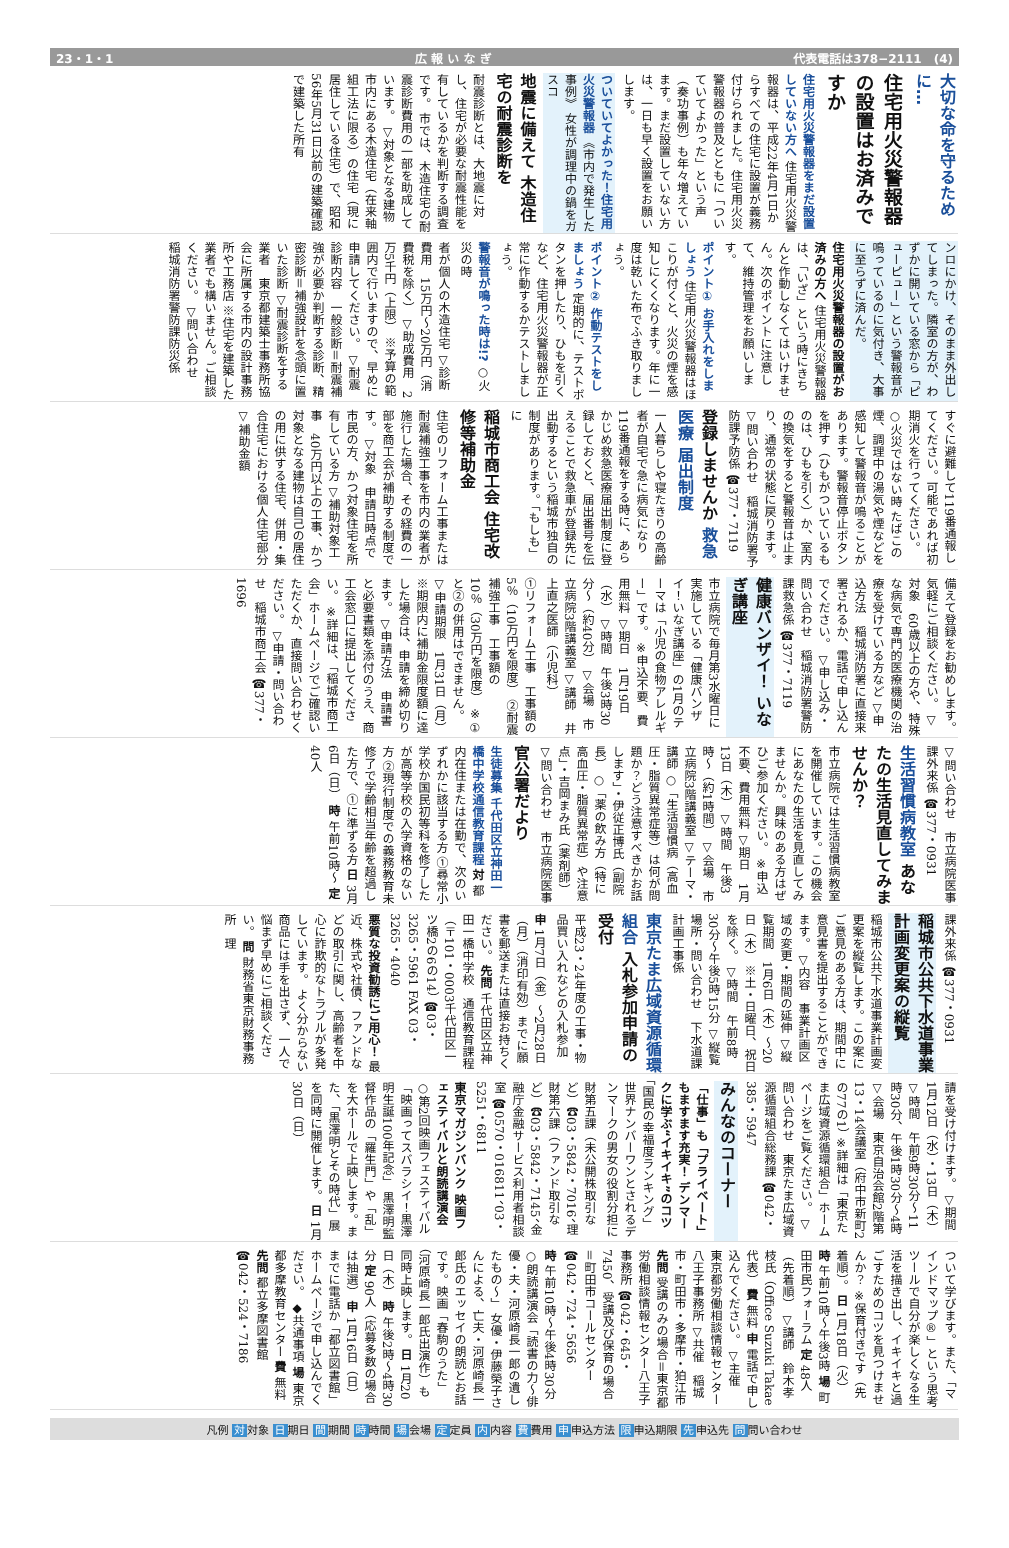23・1・1 広 報 い な ぎ 代表電話は378−2111　(4)
大切な命を守るために…
住宅用火災警報器の設置はお済みですか
住宅用火災警報器をまだ設置していない方へ 住宅用火災警報器は、平成22年4月1日からすべての住宅に設置が義務付けられました。住宅用火災警報器の普及とともに「ついていてよかった」という声（奏功事例）も年々増えています。まだ設置していない方は、一日も早く設置をお願いします。
ついていてよかった！住宅用火災警報器 《市内で発生した事例》 女性が調理中の鍋をガスコ
地震に備えて 木造住宅の耐震診断を
耐震診断とは、大地震に対し、住宅が必要な耐震性能を有しているかを判断する調査です。 市では、木造住宅の耐震診断費用の一部を助成しています。 ▽対象となる建物　市内にある木造住宅（在来軸組工法に限る）の住宅（現に居住している住宅）で、昭和56年5月31日以前の建築確認で建築した所有
ンロにかけ、そのまま外出してしまった。隣室の方が、わずかに開いている窓から「ピューピュー」という警報音が鳴っているのに気付き、大事に至らずに済んだ。
住宅用火災警報器の設置がお済みの方へ 住宅用火災警報器は、「いざ」という時にきちんと作動しなくてはいけません。次のポイントに注意して、維持管理をお願いします。
ポイント① お手入れをしましょう 住宅用火災警報器はほこりが付くと、火災の煙を感知しにくくなります。年に一度は乾いた布でふき取りましょう。
ポイント② 作動テストをしましょう 定期的に、テストボタンを押したり、ひもを引くなど、住宅用火災警報器が正常に作動するかテストしましょう。
警報音が鳴った時は!? ○火災の時
者が個人の木造住宅 ▽診断費用　15万円～20万円（消費税を除く） ▽助成費用　2万5千円（上限） ※予算の範囲内で行いますので、早めに申請してください。 ▽耐震診断内容　一般診断＝耐震補強が必要か判断する診断、精密診断＝補強設計を念頭に置いた診断 ▽耐震診断をする業者　東京都建築士事務所協会に所属する市内の設計事務所や工務店 ※住宅を建築した業者でも構いません。ご相談ください。 ▽問い合わせ　稲城消防署警防課防災係
すぐに避難して119番通報してください。可能であれば初期消火を行ってください。 ○火災ではない時 たばこの煙、調理中の湯気や煙などを感知して警報音が鳴ることがあります。警報音停止ボタンを押す（ひもがついているものは、ひもを引く）か、室内の換気をすると警報音は止まり、通常の状態に戻ります。 ▽問い合わせ　稲城消防署予防課予防係 ☎377・7119
登録しませんか 救急医療 届出制度
一人暮らしや寝たきりの高齢者が自宅で急に病気になり119番通報をする時に、あらかじめ救急医療届出制度に登録しておくと、届出番号を伝えることで救急車が登録先に出動するという稲城市独自の制度があります。「もしも」に
稲城市商工会 住宅改修等補助金
住宅のリフォーム工事または耐震補強工事を市内の業者が施行した場合、その経費の一部を商工会が補助する制度です。 ▽対象　申請日時点で市民の方、かつ対象住宅を所有している方 ▽補助対象工事　40万円以上の工事、かつ対象となる建物は自己の居住の用に供する住宅、併用・集合住宅における個人住宅部分 ▽補助金額
備えて登録をお勧めします。気軽にご相談ください。 ▽対象　60歳以上の方や、特殊な病気で専門的医療機関の治療を受けている方など ▽申込方法　稲城消防署に直接来署されるか、電話で申し込んでください。 ▽申し込み・問い合わせ　稲城消防署警防課救急係 ☎377・7119
健康バンザイ！ いなぎ講座
市立病院で毎月第3水曜日に実施している「健康バンザイ！いなぎ講座」の1月のテーマは「小児の食物アレルギー」です。 ※申込不要、費用無料 ▽期日　1月19日（水） ▽時間　午後3時30分～（約40分） ▽会場　市立病院3階講義室 ▽講師　井上直之医師（小児科）
①リフォーム工事　工事額の5％（10万円を限度） ②耐震補強工事　工事額の10％（30万円を限度） ※①と②の併用はできません。 ▽申請期限　1月31日（月） ※期限内に補助金限度額に達した場合は、申請を締め切ります。 ▽申請方法　申請書と必要書類を添付のうえ、商工会窓口に提出してください。 ※詳細は、「稲城市商工会」ホームページでご確認いただくか、直接問い合わせください。 ▽申請・問い合わせ　稲城市商工会 ☎377・1696
▽問い合わせ　市立病院医事課外来係 ☎377・0931
生活習慣病教室 あなたの生活見直してみませんか？
市立病院では生活習慣病教室を開催しています。この機会にあなたの生活を見直してみませんか。興味のある方はぜひご参加ください。 ※申込不要、費用無料 ▽期日　1月13日（木） ▽時間　午後3時～（約1時間） ▽会場　市立病院3階講義室 ▽テーマ・講師 ○「生活習慣病（高血圧・脂質異常症等）は何が問題か？どう注意すべきかお話します」・伊従正博氏（副院長） ○「薬の飲み方（特に高血圧・脂質異常症）や注意点」・吉岡まみ氏（薬剤師） ▽問い合わせ　市立病院医事
官公署だより
生徒募集 千代田区立神田一橋中学校通信教育課程 対 都内在住または在勤で、次のいずれかに該当する方 ①尋常小学校か国民初等科を修了したが高等学校の入学資格のない方 ②現行制度での義務教育未修了で学齢相当年齢を超過した方で、①に準ずる方 日 3月6日（日） 時 午前10時～ 定 40人
課外来係 ☎377・0931
稲城市公共下水道事業計画変更案の縦覧
稲城市公共下水道事業計画変更案を縦覧します。この案にご意見のある方は、期間中に意見書を提出することができます。 ▽内容　事業計画区域の変更・期間の延伸 ▽縦覧期間　1月6日（木）～20日（木） ※土・日曜日、祝日を除く。 ▽時間　午前8時30分～午後5時15分 ▽縦覧場所・問い合わせ　下水道課計画工事係
東京たま広域資源循環組合 入札参加申請の受付
平成23・24年度の工事・物品買い入れなどの入札参加
申 1月7日（金）～2月28日（月）（消印有効）までに願書を郵送または直接お持ちください。 先問 千代田区立神田一橋中学校　通信教育課程（〒101・0003千代田区一ツ橋2の6の14） ☎03・3265・5961 FAX 03・3265・4040
悪質な投資勧誘にご用心！ 最近、株式や社債、ファンドなどの取引に関し、高齢者を中心に詐欺的なトラブルが多発しています。 よく分からない商品には手を出さず、一人で悩まず早めにご相談ください。 問 財務省東京財務事務所　理
請を受け付けます。 ▽期間　1月12日（水）・13日（木） ▽時間　午前9時30分～11時30分、午後1時30分～4時 ▽会場　東京自治会館2階第13・14会議室（府中市新町2の77の1） ※詳細は「東京たま広域資源循環組合」ホームページをご覧ください。 ▽問い合わせ　東京たま広域資源循環組合総務課 ☎042・385・5947
みんなのコーナー
「仕事」も「プライベート」もますます充実！ デンマークに学ぶ“イキイキ”のコツ 「国民の幸福度ランキング」世界ナンバーワンとされるデンマークの男女の役割分担に
財第五課（未公開株取引など）☎03・5842・7016、理財第六課（ファンド取引など）☎03・5842・7145、金融庁金融サービス利用者相談室 ☎0570・016811、03・5251・6811
東京マガジンバンク 映画フェスティバルと朗読講演会 ○第2回映画フェスティバル「映画ってスバラシイ！黒澤明生誕100年記念」 黒澤明監督作品の「羅生門」や「乱」を大ホールで上映します。また、「黒澤明とその時代」展を同時に開催します。 日 1月30日（日）
ついて学びます。また、「マインドマップ®」という思考ツールで自分が楽しくなる生活を描き出し、イキイキと過ごすためのコツを見つけませんか？ ※保育付きです（先着順）。 日 1月18日（火） 時 午前10時～午後3時 場 町田市民フォーラム 定 48人（先着順） ▽講師　鈴木孝枝氏（Office Suzuki Takae代表） 費 無料 申 電話で申し込んでください。 ▽主催　東京都労働相談情報センター八王子事務所 ▽共催　稲城市・町田市・多摩市・狛江市 先問 受講のみの場合＝東京都労働相談情報センター八王子事務所 ☎042・645・7450、受講及び保育の場合＝町田市コールセンター ☎042・724・5656
時 午前10時～午後4時30分 ○朗読講演会「読書の力～俳優・夫・河原崎長一郎の遺したもの～」 女優・伊藤榮子さんによる、亡夫・河原崎長一郎氏のエッセイの朗読とお話です。映画「春駒のうた」（河原崎長一郎氏出演作）も同時上映します。 日 1月20日（木） 時 午後2時～4時30分 定 90人（応募多数の場合は抽選） 申 1月16日（日）までに電話か「都立図書館」ホームページで申し込んでください。 ◆共通事項 場 東京都多摩教育センター 費 無料 先問 都立多摩図書館 ☎042・524・7186
凡例 対対象 日期日 間期間 時時間 場会場 定定員 内内容 費費用 申申込方法 限申込期限 先申込先 問問い合わせ